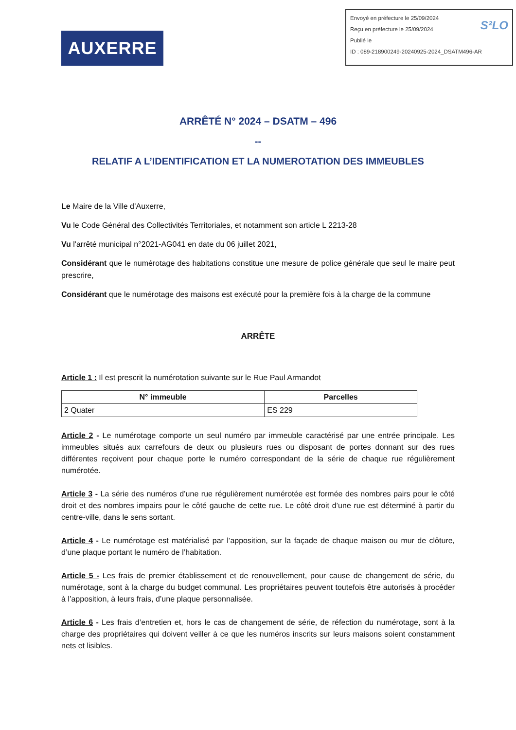AUXERRE
S²LO Envoyé en préfecture le 25/09/2024
Reçu en préfecture le 25/09/2024
Publié le
ID : 089-218900249-20240925-2024_DSATM496-AR
ARRÊTÉ N° 2024 – DSATM – 496
--
RELATIF A L’IDENTIFICATION ET LA NUMEROTATION DES IMMEUBLES
Le Maire de la Ville d’Auxerre,
Vu le Code Général des Collectivités Territoriales, et notamment son article L 2213-28
Vu l'arrêté municipal n°2021-AG041 en date du 06 juillet 2021,
Considérant que le numérotage des habitations constitue une mesure de police générale que seul le maire peut prescrire,
Considérant que le numérotage des maisons est exécuté pour la première fois à la charge de la commune
ARRÊTE
Article 1 : Il est prescrit la numérotation suivante sur le Rue Paul Armandot
| N° immeuble | Parcelles |
| --- | --- |
| 2 Quater | ES 229 |
Article 2 - Le numérotage comporte un seul numéro par immeuble caractérisé par une entrée principale. Les immeubles situés aux carrefours de deux ou plusieurs rues ou disposant de portes donnant sur des rues différentes reçoivent pour chaque porte le numéro correspondant de la série de chaque rue régulièrement numérotée.
Article 3 - La série des numéros d’une rue régulièrement numérotée est formée des nombres pairs pour le côté droit et des nombres impairs pour le côté gauche de cette rue. Le côté droit d’une rue est déterminé à partir du centre-ville, dans le sens sortant.
Article 4 - Le numérotage est matérialisé par l’apposition, sur la façade de chaque maison ou mur de clôture, d’une plaque portant le numéro de l’habitation.
Article 5 - Les frais de premier établissement et de renouvellement, pour cause de changement de série, du numérotage, sont à la charge du budget communal. Les propriétaires peuvent toutefois être autorisés à procéder à l’apposition, à leurs frais, d’une plaque personnalisée.
Article 6 - Les frais d’entretien et, hors le cas de changement de série, de réfection du numérotage, sont à la charge des propriétaires qui doivent veiller à ce que les numéros inscrits sur leurs maisons soient constamment nets et lisibles.